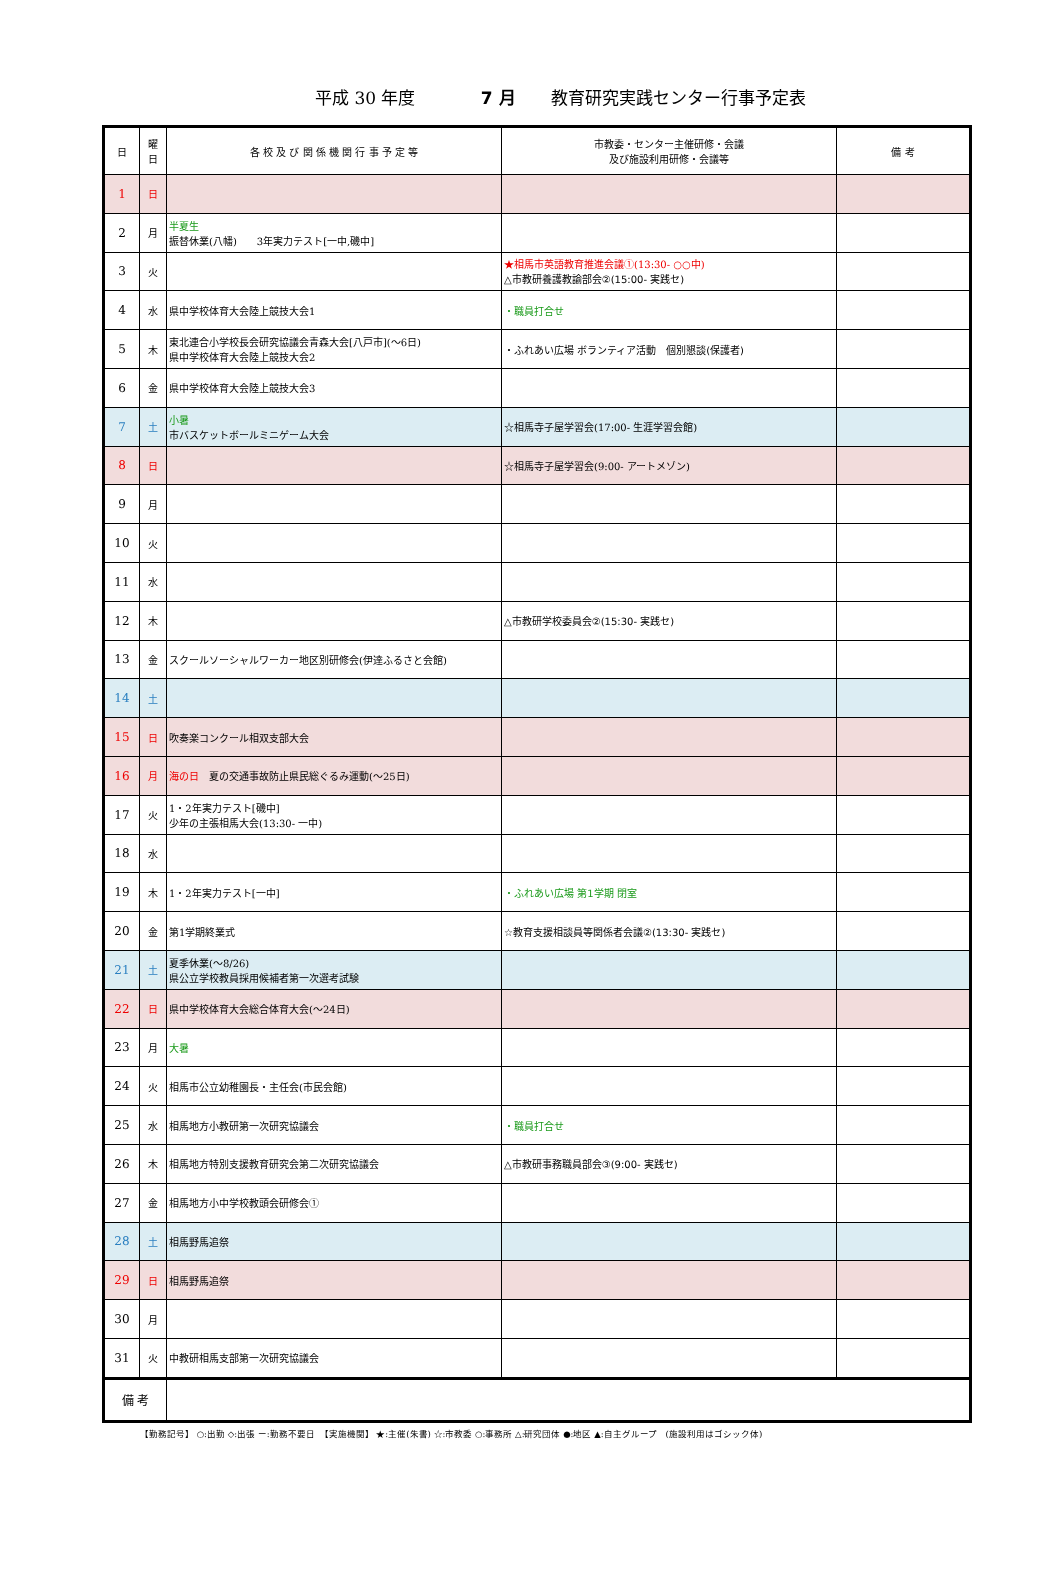平成 30 年度 7 月 教育研究実践センター行事予定表
| 日 | 曜 日 | 各 校 及 び 関 係 機 関 行 事 予 定 等 | 市教委・センター主催研修・会議 及び施設利用研修・会議等 | 備 考 |
| --- | --- | --- | --- | --- |
| 1 | 日 | | | |
| 2 | 月 | 半夏生 振替休業(八幡) 3年実力テスト[一中,磯中] | | |
| 3 | 火 | | ★相馬市英語教育推進会議①(13:30- ○○中) △市教研養護教諭部会②(15:00- 実践セ) | |
| 4 | 水 | 県中学校体育大会陸上競技大会1 | ・職員打合せ | |
| 5 | 木 | 東北連合小学校長会研究協議会青森大会[八戸市](～6日) 県中学校体育大会陸上競技大会2 | ・ふれあい広場 ボランティア活動 個別懇談(保護者) | |
| 6 | 金 | 県中学校体育大会陸上競技大会3 | | |
| 7 | 土 | 小暑 市バスケットボールミニゲーム大会 | ☆相馬寺子屋学習会(17:00- 生涯学習会館) | |
| 8 | 日 | | ☆相馬寺子屋学習会(9:00- アートメゾン) | |
| 9 | 月 | | | |
| 10 | 火 | | | |
| 11 | 水 | | | |
| 12 | 木 | | △市教研学校委員会②(15:30- 実践セ) | |
| 13 | 金 | スクールソーシャルワーカー地区別研修会(伊達ふるさと会館) | | |
| 14 | 土 | | | |
| 15 | 日 | 吹奏楽コンクール相双支部大会 | | |
| 16 | 月 | 海の日 夏の交通事故防止県民総ぐるみ運動(～25日) | | |
| 17 | 火 | 1・2年実力テスト[磯中] 少年の主張相馬大会(13:30- 一中) | | |
| 18 | 水 | | | |
| 19 | 木 | 1・2年実力テスト[一中] | ・ふれあい広場 第1学期 閉室 | |
| 20 | 金 | 第1学期終業式 | ☆教育支援相談員等関係者会議②(13:30- 実践セ) | |
| 21 | 土 | 夏季休業(～8/26) 県公立学校教員採用候補者第一次選考試験 | | |
| 22 | 日 | 県中学校体育大会総合体育大会(～24日) | | |
| 23 | 月 | 大暑 | | |
| 24 | 火 | 相馬市公立幼稚園長・主任会(市民会館) | | |
| 25 | 水 | 相馬地方小教研第一次研究協議会 | ・職員打合せ | |
| 26 | 木 | 相馬地方特別支援教育研究会第二次研究協議会 | △市教研事務職員部会③(9:00- 実践セ) | |
| 27 | 金 | 相馬地方小中学校教頭会研修会① | | |
| 28 | 土 | 相馬野馬追祭 | | |
| 29 | 日 | 相馬野馬追祭 | | |
| 30 | 月 | | | |
| 31 | 火 | 中教研相馬支部第一次研究協議会 | | |
| 備 考 | | | | |
【勤務記号】 ○:出勤 ◇:出張 ー:勤務不要日　【実施機関】 ★:主催(朱書) ☆:市教委 ○:事務所 △:研究団体 ●:地区 ▲:自主グループ　(施設利用はゴシック体)